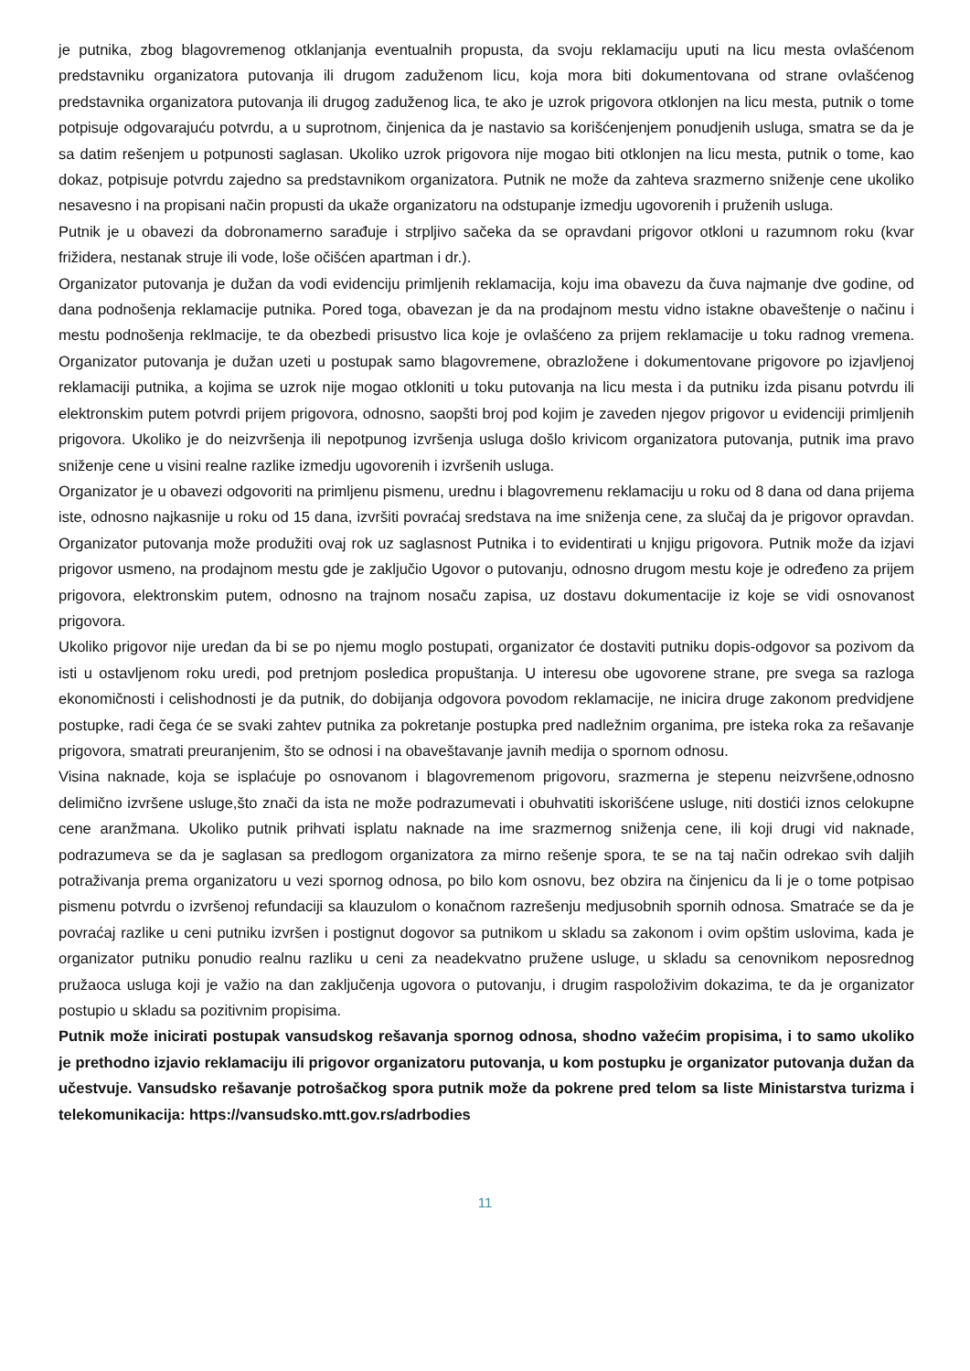je putnika, zbog blagovremenog otklanjanja eventualnih propusta, da svoju reklamaciju uputi na licu mesta ovlašćenom predstavniku organizatora putovanja ili drugom zaduženom licu, koja mora biti dokumentovana od strane ovlašćenog predstavnika organizatora putovanja ili drugog zaduženog lica, te ako je uzrok prigovora otklonjen na licu mesta, putnik o tome potpisuje odgovarajuću potvrdu, a u suprotnom, činjenica da je nastavio sa korišćenjenjem ponudjenih usluga, smatra se da je sa datim rešenjem u potpunosti saglasan. Ukoliko uzrok prigovora nije mogao biti otklonjen na licu mesta, putnik o tome, kao dokaz, potpisuje potvrdu zajedno sa predstavnikom organizatora. Putnik ne može da zahteva srazmerno sniženje cene ukoliko nesavesno i na propisani način propusti da ukaže organizatoru na odstupanje izmedju ugovorenih i pruženih usluga.
Putnik je u obavezi da dobronamerno sarađuje i strpljivo sačeka da se opravdani prigovor otkloni u razumnom roku (kvar frižidera, nestanak struje ili vode, loše očišćen apartman i dr.).
Organizator putovanja je dužan da vodi evidenciju primljenih reklamacija, koju ima obavezu da čuva najmanje dve godine, od dana podnošenja reklamacije putnika. Pored toga, obavezan je da na prodajnom mestu vidno istakne obaveštenje o načinu i mestu podnošenja reklmacije, te da obezbedi prisustvo lica koje je ovlašćeno za prijem reklamacije u toku radnog vremena. Organizator putovanja je dužan uzeti u postupak samo blagovremene, obrazložene i dokumentovane prigovore po izjavljenoj reklamaciji putnika, a kojima se uzrok nije mogao otkloniti u toku putovanja na licu mesta i da putniku izda pisanu potvrdu ili elektronskim putem potvrdi prijem prigovora, odnosno, saopšti broj pod kojim je zaveden njegov prigovor u evidenciji primljenih prigovora. Ukoliko je do neizvršenja ili nepotpunog izvršenja usluga došlo krivicom organizatora putovanja, putnik ima pravo sniženje cene u visini realne razlike izmedju ugovorenih i izvršenih usluga.
Organizator je u obavezi odgovoriti na primljenu pismenu, urednu i blagovremenu reklamaciju u roku od 8 dana od dana prijema iste, odnosno najkasnije u roku od 15 dana, izvršiti povraćaj sredstava na ime sniženja cene, za slučaj da je prigovor opravdan. Organizator putovanja može produžiti ovaj rok uz saglasnost Putnika i to evidentirati u knjigu prigovora. Putnik može da izjavi prigovor usmeno, na prodajnom mestu gde je zaključio Ugovor o putovanju, odnosno drugom mestu koje je određeno za prijem prigovora, elektronskim putem, odnosno na trajnom nosaču zapisa, uz dostavu dokumentacije iz koje se vidi osnovanost prigovora.
Ukoliko prigovor nije uredan da bi se po njemu moglo postupati, organizator će dostaviti putniku dopis-odgovor sa pozivom da isti u ostavljenom roku uredi, pod pretnjom posledica propuštanja. U interesu obe ugovorene strane, pre svega sa razloga ekonomičnosti i celishodnosti je da putnik, do dobijanja odgovora povodom reklamacije, ne inicira druge zakonom predvidjene postupke, radi čega će se svaki zahtev putnika za pokretanje postupka pred nadležnim organima, pre isteka roka za rešavanje prigovora, smatrati preuranjenim, što se odnosi i na obaveštavanje javnih medija o spornom odnosu.
Visina naknade, koja se isplaćuje po osnovanom i blagovremenom prigovoru, srazmerna je stepenu neizvršene,odnosno delimično izvršene usluge,što znači da ista ne može podrazumevati i obuhvatiti iskorišćene usluge, niti dostići iznos celokupne cene aranžmana. Ukoliko putnik prihvati isplatu naknade na ime srazmernog sniženja cene, ili koji drugi vid naknade, podrazumeva se da je saglasan sa predlogom organizatora za mirno rešenje spora, te se na taj način odrekao svih daljih potraživanja prema organizatoru u vezi spornog odnosa, po bilo kom osnovu, bez obzira na činjenicu da li je o tome potpisao pismenu potvrdu o izvršenoj refundaciji sa klauzulom o konačnom razrešenju medjusobnih spornih odnosa. Smatraće se da je povraćaj razlike u ceni putniku izvršen i postignut dogovor sa putnikom u skladu sa zakonom i ovim opštim uslovima, kada je organizator putniku ponudio realnu razliku u ceni za neadekvatno pružene usluge, u skladu sa cenovnikom neposrednog pružaoca usluga koji je važio na dan zaključenja ugovora o putovanju, i drugim raspoloživim dokazima, te da je organizator postupio u skladu sa pozitivnim propisima.
Putnik može inicirati postupak vansudskog rešavanja spornog odnosa, shodno važećim propisima, i to samo ukoliko je prethodno izjavio reklamaciju ili prigovor organizatoru putovanja, u kom postupku je organizator putovanja dužan da učestvuje. Vansudsko rešavanje potrošačkog spora putnik može da pokrene pred telom sa liste Ministarstva turizma i telekomunikacija: https://vansudsko.mtt.gov.rs/adrbodies
11